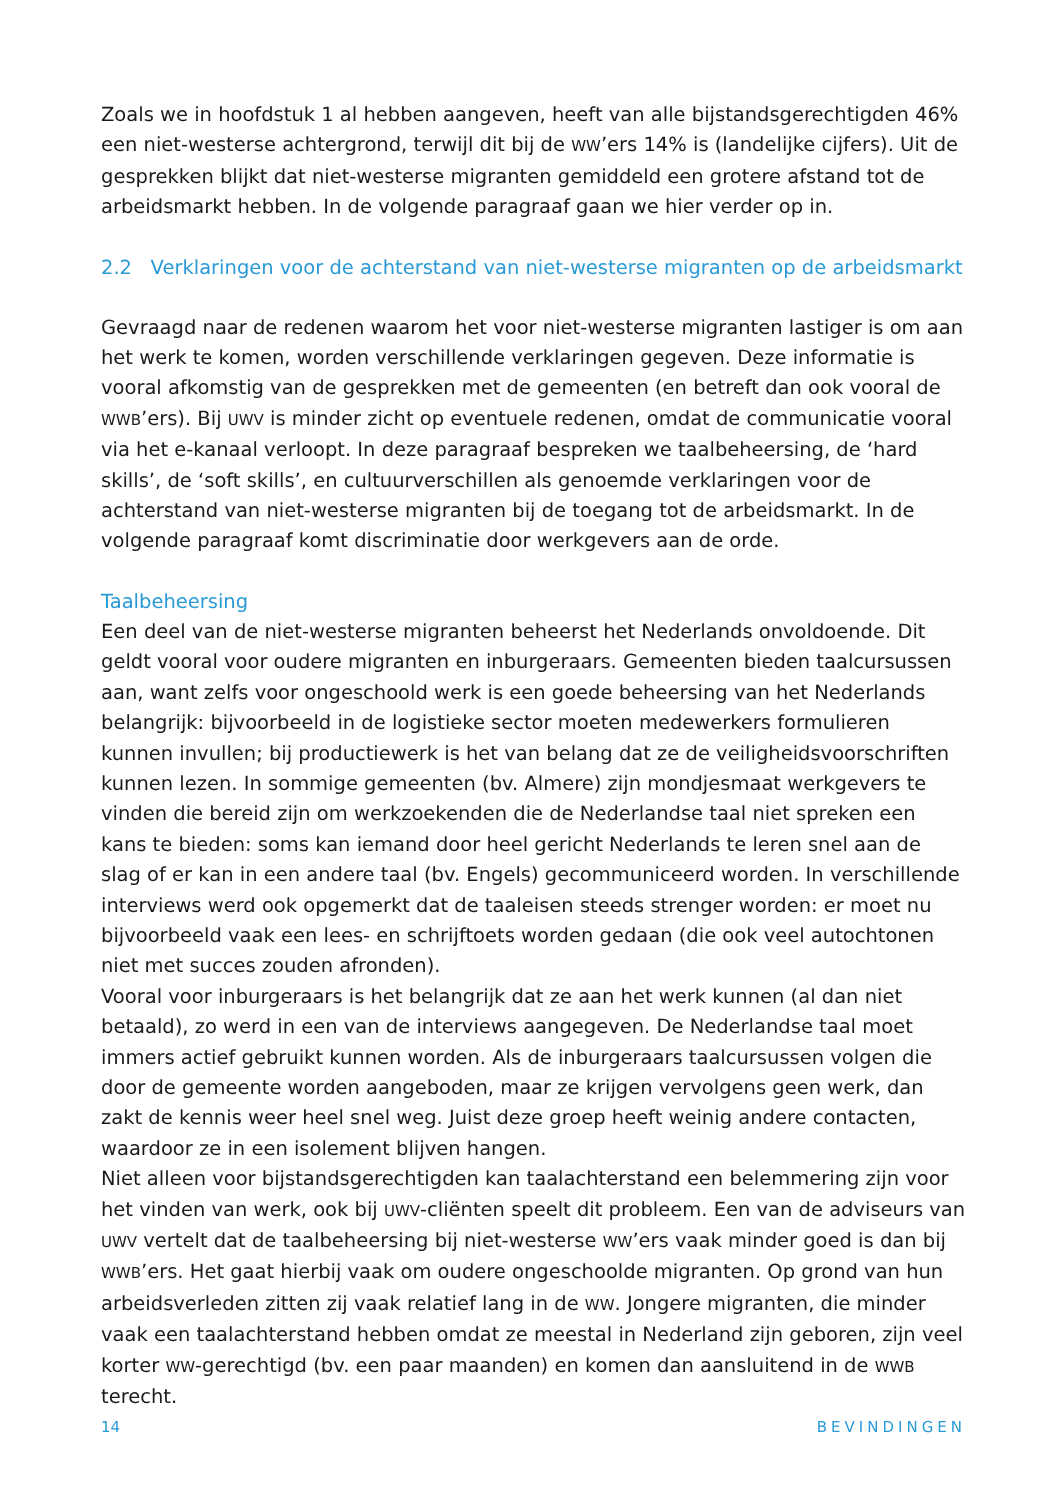Zoals we in hoofdstuk 1 al hebben aangeven, heeft van alle bijstandsgerechtigden 46% een niet-westerse achtergrond, terwijl dit bij de WW’ers 14% is (landelijke cijfers). Uit de gesprekken blijkt dat niet-westerse migranten gemiddeld een grotere afstand tot de arbeidsmarkt hebben. In de volgende paragraaf gaan we hier verder op in.
2.2 Verklaringen voor de achterstand van niet-westerse migranten op de arbeidsmarkt
Gevraagd naar de redenen waarom het voor niet-westerse migranten lastiger is om aan het werk te komen, worden verschillende verklaringen gegeven. Deze informatie is vooral afkomstig van de gesprekken met de gemeenten (en betreft dan ook vooral de WWB’ers). Bij UWV is minder zicht op eventuele redenen, omdat de communicatie vooral via het e-kanaal verloopt. In deze paragraaf bespreken we taalbeheersing, de ‘hard skills’, de ‘soft skills’, en cultuurverschillen als genoemde verklaringen voor de achterstand van niet-westerse migranten bij de toegang tot de arbeidsmarkt. In de volgende paragraaf komt discriminatie door werkgevers aan de orde.
Taalbeheersing
Een deel van de niet-westerse migranten beheerst het Nederlands onvoldoende. Dit geldt vooral voor oudere migranten en inburgeraars. Gemeenten bieden taalcursussen aan, want zelfs voor ongeschoold werk is een goede beheersing van het Nederlands belangrijk: bijvoorbeeld in de logistieke sector moeten medewerkers formulieren kunnen invullen; bij productiewerk is het van belang dat ze de veiligheidsvoorschriften kunnen lezen. In sommige gemeenten (bv. Almere) zijn mondjesmaat werkgevers te vinden die bereid zijn om werkzoekenden die de Nederlandse taal niet spreken een kans te bieden: soms kan iemand door heel gericht Nederlands te leren snel aan de slag of er kan in een andere taal (bv. Engels) gecommuniceerd worden. In verschillende interviews werd ook opgemerkt dat de taaleisen steeds strenger worden: er moet nu bijvoorbeeld vaak een lees- en schrijftoets worden gedaan (die ook veel autochtonen niet met succes zouden afronden).
Vooral voor inburgeraars is het belangrijk dat ze aan het werk kunnen (al dan niet betaald), zo werd in een van de interviews aangegeven. De Nederlandse taal moet immers actief gebruikt kunnen worden. Als de inburgeraars taalcursussen volgen die door de gemeente worden aangeboden, maar ze krijgen vervolgens geen werk, dan zakt de kennis weer heel snel weg. Juist deze groep heeft weinig andere contacten, waardoor ze in een isolement blijven hangen.
Niet alleen voor bijstandsgerechtigden kan taalachterstand een belemmering zijn voor het vinden van werk, ook bij UWV-cliënten speelt dit probleem. Een van de adviseurs van UWV vertelt dat de taalbeheersing bij niet-westerse WW’ers vaak minder goed is dan bij WWB’ers. Het gaat hierbij vaak om oudere ongeschoolde migranten. Op grond van hun arbeidsverleden zitten zij vaak relatief lang in de WW. Jongere migranten, die minder vaak een taalachterstand hebben omdat ze meestal in Nederland zijn geboren, zijn veel korter WW-gerechtigd (bv. een paar maanden) en komen dan aansluitend in de WWB terecht.
14 BEVINDINGEN